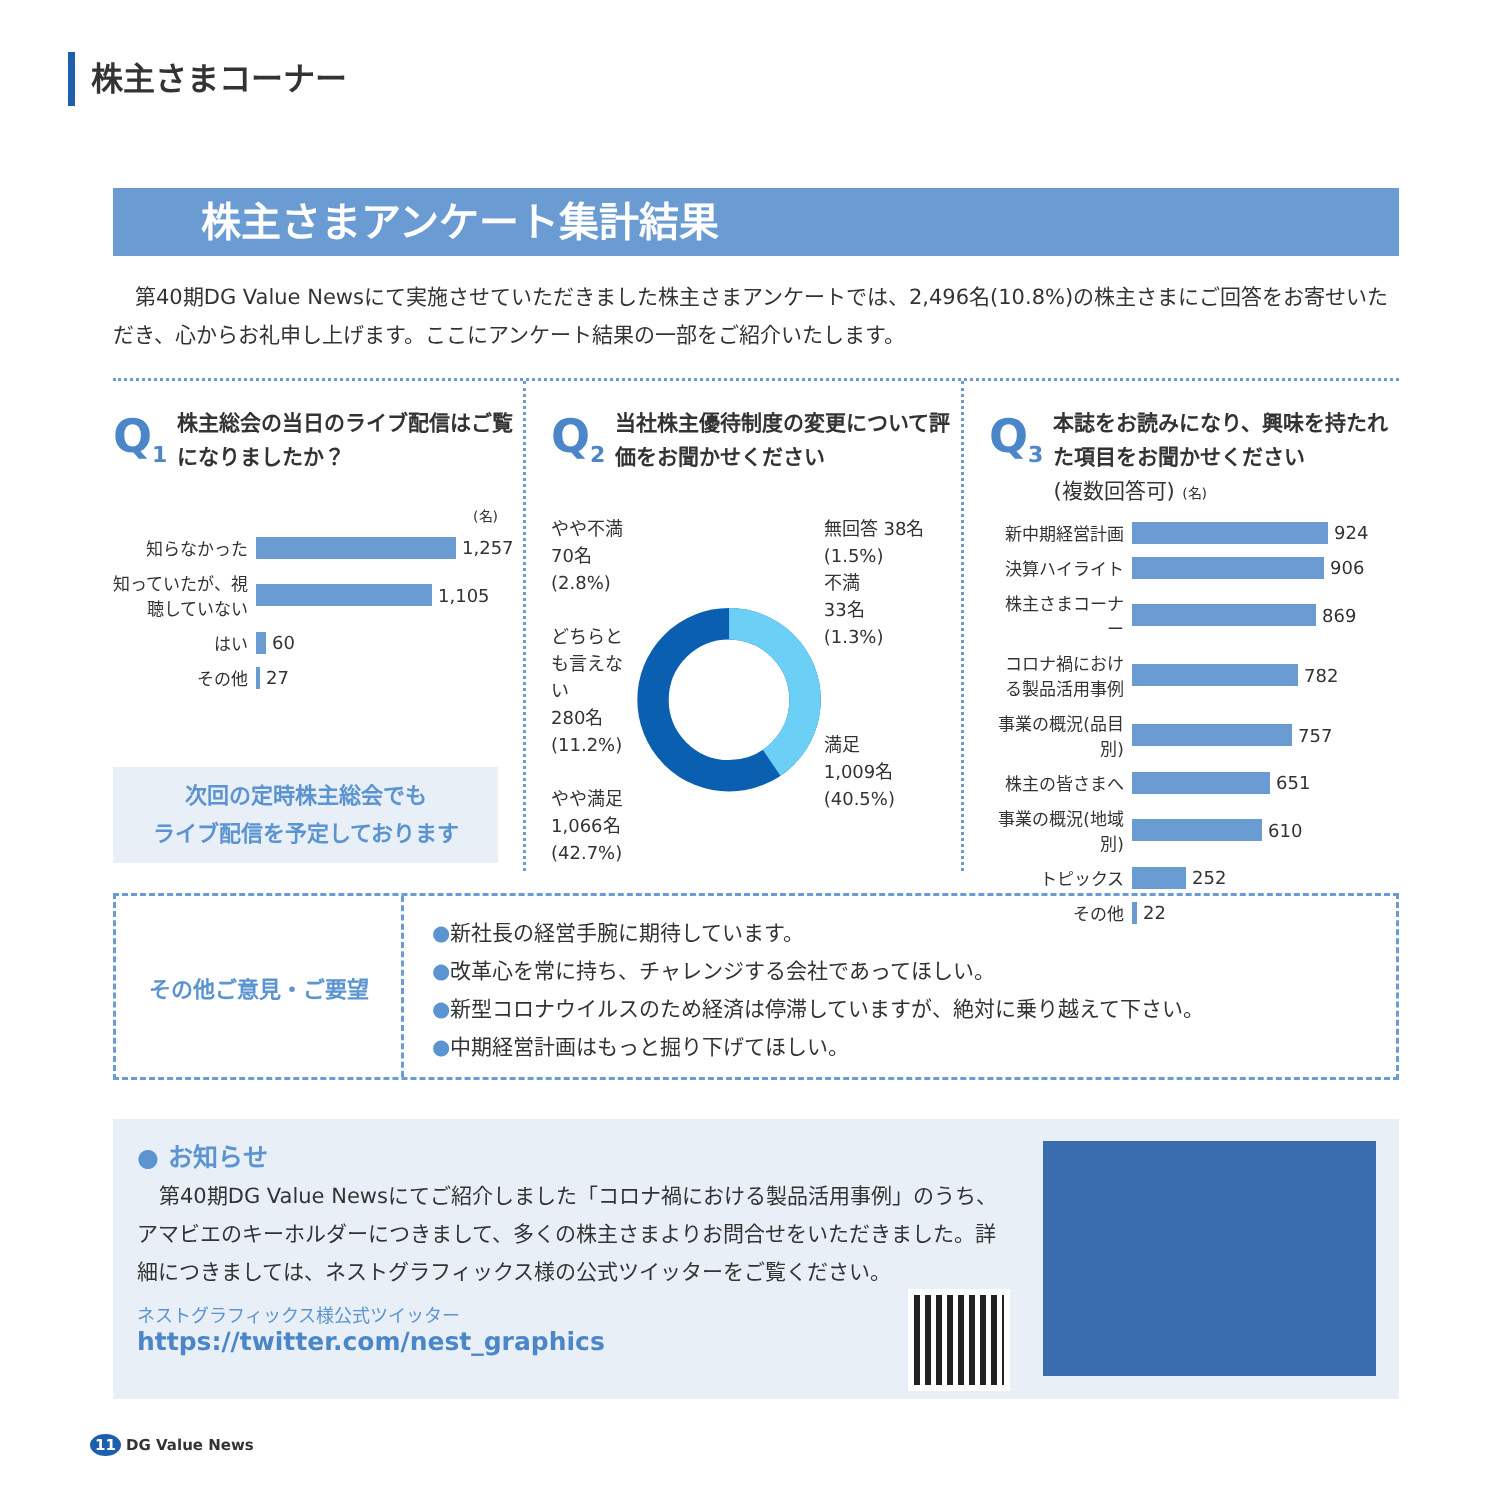株主さまコーナー
株主さまアンケート集計結果
第40期DG Value Newsにて実施させていただきました株主さまアンケートでは、2,496名(10.8%)の株主さまにご回答をお寄せいただき、心からお礼申し上げます。ここにアンケート結果の一部をご紹介いたします。
Q<sub>1</sub>
株主総会の当日のライブ配信はご覧になりましたか？
(名)
知らなかった 1,257
知っていたが、視聴していない 1,105
はい 60
その他 27
次回の定時株主総会でも
ライブ配信を予定しております
Q<sub>2</sub>
当社株主優待制度の変更について評価をお聞かせください
やや不満
70名 (2.8%)
どちらとも言えない
280名
(11.2%)
やや満足
1,066名
(42.7%)
無回答 38名 (1.5%)
不満
33名
(1.3%)
満足
1,009名
(40.5%)
Q<sub>3</sub>
本誌をお読みになり、興味を持たれた項目をお聞かせください
(複数回答可) (名)
新中期経営計画 924
決算ハイライト 906
株主さまコーナー 869
コロナ禍における製品活用事例 782
事業の概況(品目別) 757
株主の皆さまへ 651
事業の概況(地域別) 610
トピックス 252
その他 22
その他ご意見・ご要望
●新社長の経営手腕に期待しています。
●改革心を常に持ち、チャレンジする会社であってほしい。
●新型コロナウイルスのため経済は停滞していますが、絶対に乗り越えて下さい。
●中期経営計画はもっと掘り下げてほしい。
● お知らせ
第40期DG Value Newsにてご紹介しました「コロナ禍における製品活用事例」のうち、アマビエのキーホルダーにつきまして、多くの株主さまよりお問合せをいただきました。詳細につきましては、ネストグラフィックス様の公式ツイッターをご覧ください。
ネストグラフィックス様公式ツイッター
https://twitter.com/nest_graphics
11 DG Value News